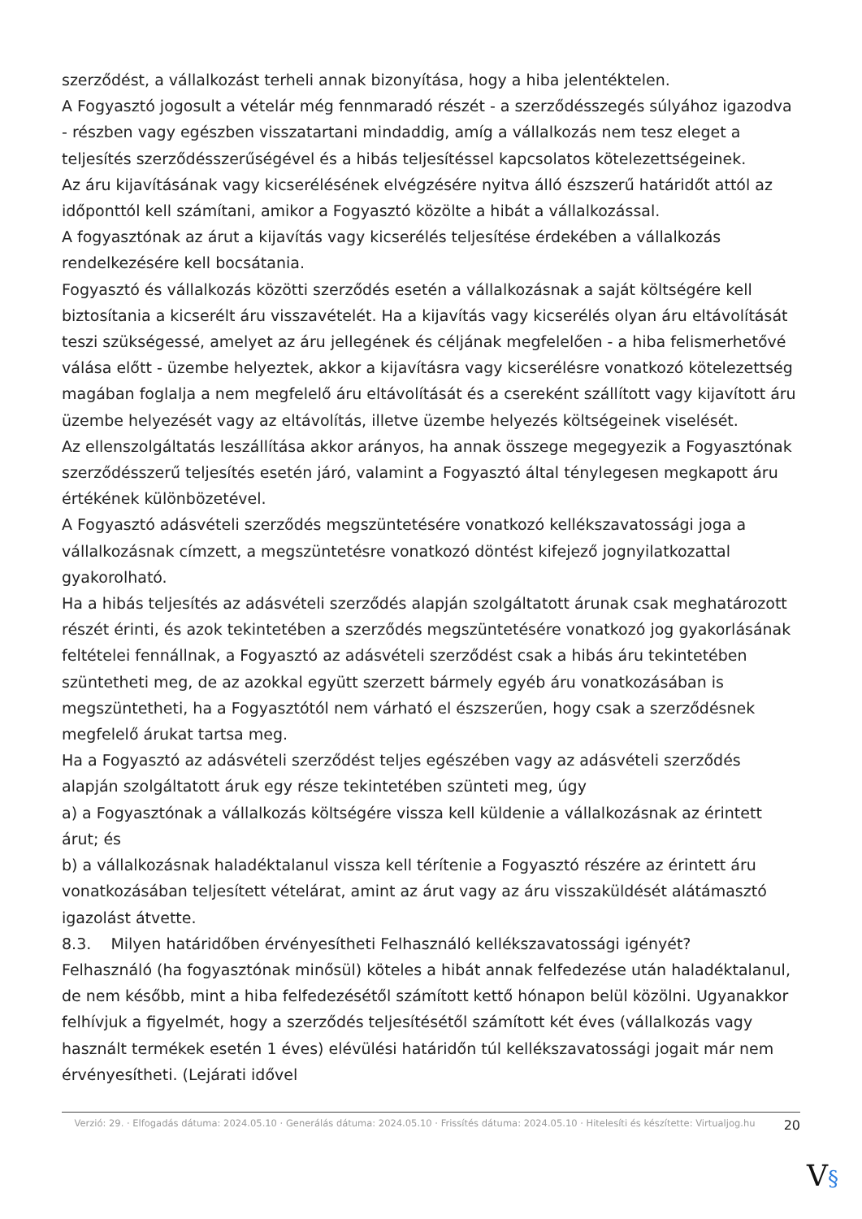szerződést, a vállalkozást terheli annak bizonyítása, hogy a hiba jelentéktelen.
A Fogyasztó jogosult a vételár még fennmaradó részét - a szerződésszegés súlyához igazodva - részben vagy egészben visszatartani mindaddig, amíg a vállalkozás nem tesz eleget a teljesítés szerződésszerűségével és a hibás teljesítéssel kapcsolatos kötelezettségeinek.
Az áru kijavításának vagy kicserélésének elvégzésére nyitva álló észszerű határidőt attól az időponttól kell számítani, amikor a Fogyasztó közölte a hibát a vállalkozással.
A fogyasztónak az árut a kijavítás vagy kicserélés teljesítése érdekében a vállalkozás rendelkezésére kell bocsátania.
Fogyasztó és vállalkozás közötti szerződés esetén a vállalkozásnak a saját költségére kell biztosítania a kicserélt áru visszavételét. Ha a kijavítás vagy kicserélés olyan áru eltávolítását teszi szükségessé, amelyet az áru jellegének és céljának megfelelően - a hiba felismerhetővé válása előtt - üzembe helyeztek, akkor a kijavításra vagy kicserélésre vonatkozó kötelezettség magában foglalja a nem megfelelő áru eltávolítását és a csereként szállított vagy kijavított áru üzembe helyezését vagy az eltávolítás, illetve üzembe helyezés költségeinek viselését.
Az ellenszolgáltatás leszállítása akkor arányos, ha annak összege megegyezik a Fogyasztónak szerződésszerű teljesítés esetén járó, valamint a Fogyasztó által ténylegesen megkapott áru értékének különbözetével.
A Fogyasztó adásvételi szerződés megszüntetésére vonatkozó kellékszavatossági joga a vállalkozásnak címzett, a megszüntetésre vonatkozó döntést kifejező jognyilatkozattal gyakorolható.
Ha a hibás teljesítés az adásvételi szerződés alapján szolgáltatott árunak csak meghatározott részét érinti, és azok tekintetében a szerződés megszüntetésére vonatkozó jog gyakorlásának feltételei fennállnak, a Fogyasztó az adásvételi szerződést csak a hibás áru tekintetében szüntetheti meg, de az azokkal együtt szerzett bármely egyéb áru vonatkozásában is megszüntetheti, ha a Fogyasztótól nem várható el észszerűen, hogy csak a szerződésnek megfelelő árukat tartsa meg.
Ha a Fogyasztó az adásvételi szerződést teljes egészében vagy az adásvételi szerződés alapján szolgáltatott áruk egy része tekintetében szünteti meg, úgy
a) a Fogyasztónak a vállalkozás költségére vissza kell küldenie a vállalkozásnak az érintett árut; és
b) a vállalkozásnak haladéktalanul vissza kell térítenie a Fogyasztó részére az érintett áru vonatkozásában teljesített vételárat, amint az árut vagy az áru visszaküldését alátámasztó igazolást átvette.
8.3. Milyen határidőben érvényesítheti Felhasználó kellékszavatossági igényét?
Felhasználó (ha fogyasztónak minősül) köteles a hibát annak felfedezése után haladéktalanul, de nem később, mint a hiba felfedezésétől számított kettő hónapon belül közölni. Ugyanakkor felhívjuk a figyelmét, hogy a szerződés teljesítésétől számított két éves (vállalkozás vagy használt termékek esetén 1 éves) elévülési határidőn túl kellékszavatossági jogait már nem érvényesítheti. (Lejárati idővel
Verzió: 29. · Elfogadás dátuma: 2024.05.10 · Generálás dátuma: 2024.05.10 · Frissítés dátuma: 2024.05.10 · Hitelesíti és készítette: Virtualjog.hu
20
V§